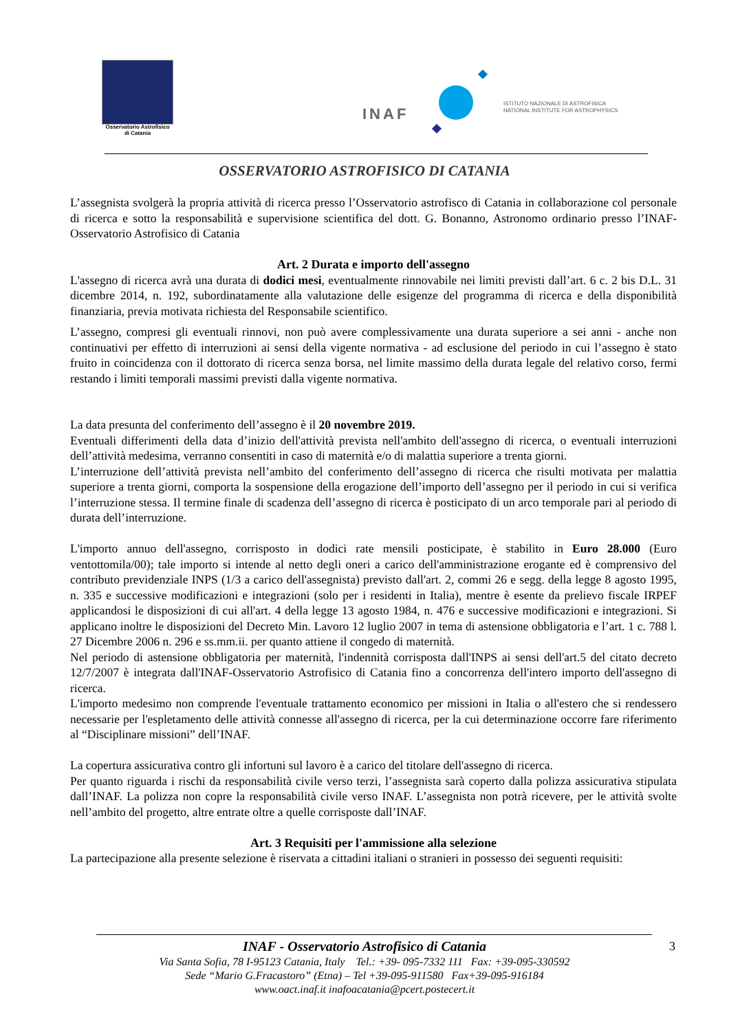Osservatorio Astrofisico
di Catania
INAF
ISTITUTO NAZIONALE DI ASTROFISICA
NATIONAL INSTITUTE FOR ASTROPHYSICS
OSSERVATORIO ASTROFISICO DI CATANIA
L’assegnista svolgerà la propria attività di ricerca presso l’Osservatorio astrofisco di Catania in collaborazione col personale di ricerca e sotto la responsabilità e supervisione scientifica del dott. G. Bonanno, Astronomo ordinario presso l’INAF-Osservatorio Astrofisico di Catania
Art. 2 Durata e importo dell'assegno
L'assegno di ricerca avrà una durata di dodici mesi, eventualmente rinnovabile nei limiti previsti dall’art. 6 c. 2 bis D.L. 31 dicembre 2014, n. 192, subordinatamente alla valutazione delle esigenze del programma di ricerca e della disponibilità finanziaria, previa motivata richiesta del Responsabile scientifico.
L’assegno, compresi gli eventuali rinnovi, non può avere complessivamente una durata superiore a sei anni - anche non continuativi per effetto di interruzioni ai sensi della vigente normativa - ad esclusione del periodo in cui l’assegno è stato fruito in coincidenza con il dottorato di ricerca senza borsa, nel limite massimo della durata legale del relativo corso, fermi restando i limiti temporali massimi previsti dalla vigente normativa.
La data presunta del conferimento dell’assegno è il 20 novembre 2019.
Eventuali differimenti della data d’inizio dell'attività prevista nell'ambito dell'assegno di ricerca, o eventuali interruzioni dell’attività medesima, verranno consentiti in caso di maternità e/o di malattia superiore a trenta giorni.
L’interruzione dell’attività prevista nell’ambito del conferimento dell’assegno di ricerca che risulti motivata per malattia superiore a trenta giorni, comporta la sospensione della erogazione dell’importo dell’assegno per il periodo in cui si verifica l’interruzione stessa. Il termine finale di scadenza dell’assegno di ricerca è posticipato di un arco temporale pari al periodo di durata dell’interruzione.
L'importo annuo dell'assegno, corrisposto in dodici rate mensili posticipate, è stabilito in Euro 28.000 (Euro ventottomila/00); tale importo si intende al netto degli oneri a carico dell'amministrazione erogante ed è comprensivo del contributo previdenziale INPS (1/3 a carico dell'assegnista) previsto dall'art. 2, commi 26 e segg. della legge 8 agosto 1995, n. 335 e successive modificazioni e integrazioni (solo per i residenti in Italia), mentre è esente da prelievo fiscale IRPEF applicandosi le disposizioni di cui all'art. 4 della legge 13 agosto 1984, n. 476 e successive modificazioni e integrazioni. Si applicano inoltre le disposizioni del Decreto Min. Lavoro 12 luglio 2007 in tema di astensione obbligatoria e l’art. 1 c. 788 l. 27 Dicembre 2006 n. 296 e ss.mm.ii. per quanto attiene il congedo di maternità.
Nel periodo di astensione obbligatoria per maternità, l'indennità corrisposta dall'INPS ai sensi dell'art.5 del citato decreto 12/7/2007 è integrata dall'INAF-Osservatorio Astrofisico di Catania fino a concorrenza dell'intero importo dell'assegno di ricerca.
L'importo medesimo non comprende l'eventuale trattamento economico per missioni in Italia o all'estero che si rendessero necessarie per l'espletamento delle attività connesse all'assegno di ricerca, per la cui determinazione occorre fare riferimento al “Disciplinare missioni” dell’INAF.
La copertura assicurativa contro gli infortuni sul lavoro è a carico del titolare dell'assegno di ricerca.
Per quanto riguarda i rischi da responsabilità civile verso terzi, l’assegnista sarà coperto dalla polizza assicurativa stipulata dall’INAF. La polizza non copre la responsabilità civile verso INAF. L’assegnista non potrà ricevere, per le attività svolte nell’ambito del progetto, altre entrate oltre a quelle corrisposte dall’INAF.
Art. 3 Requisiti per l'ammissione alla selezione
La partecipazione alla presente selezione è riservata a cittadini italiani o stranieri in possesso dei seguenti requisiti:
INAF - Osservatorio Astrofisico di Catania 3
Via Santa Sofia, 78 I-95123 Catania, Italy Tel.: +39- 095-7332 111 Fax: +39-095-330592
Sede “Mario G.Fracastoro” (Etna) – Tel +39-095-911580 Fax+39-095-916184
www.oact.inaf.it inafoacatania@pcert.postecert.it